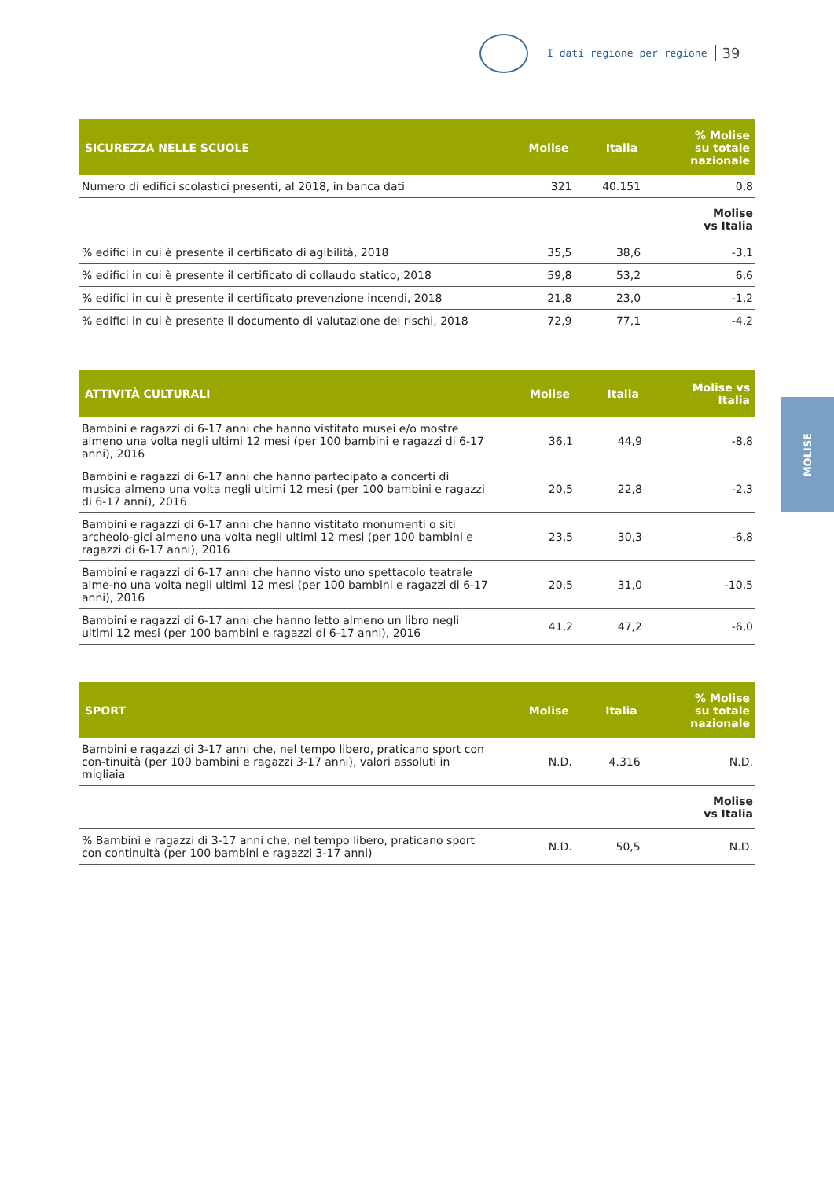I dati regione per regione 39
MOLISE
| SICUREZZA NELLE SCUOLE | Molise | Italia | % Molise su totale nazionale |
| --- | --- | --- | --- |
| Numero di edifici scolastici presenti, al 2018, in banca dati | 321 | 40.151 | 0,8 |
| | | | Molise vs Italia |
| % edifici in cui è presente il certificato di agibilità, 2018 | 35,5 | 38,6 | -3,1 |
| % edifici in cui è presente il certificato di collaudo statico, 2018 | 59,8 | 53,2 | 6,6 |
| % edifici in cui è presente il certificato prevenzione incendi, 2018 | 21,8 | 23,0 | -1,2 |
| % edifici in cui è presente il documento di valutazione dei rischi, 2018 | 72,9 | 77,1 | -4,2 |
| ATTIVITÀ CULTURALI | Molise | Italia | Molise vs Italia |
| --- | --- | --- | --- |
| Bambini e ragazzi di 6-17 anni che hanno vistitato musei e/o mostre almeno una volta negli ultimi 12 mesi (per 100 bambini e ragazzi di 6-17 anni), 2016 | 36,1 | 44,9 | -8,8 |
| Bambini e ragazzi di 6-17 anni che hanno partecipato a concerti di musica almeno una volta negli ultimi 12 mesi (per 100 bambini e ragazzi di 6-17 anni), 2016 | 20,5 | 22,8 | -2,3 |
| Bambini e ragazzi di 6-17 anni che hanno vistitato monumenti o siti archeolo-gici almeno una volta negli ultimi 12 mesi (per 100 bambini e ragazzi di 6-17 anni), 2016 | 23,5 | 30,3 | -6,8 |
| Bambini e ragazzi di 6-17 anni che hanno visto uno spettacolo teatrale alme-no una volta negli ultimi 12 mesi (per 100 bambini e ragazzi di 6-17 anni), 2016 | 20,5 | 31,0 | -10,5 |
| Bambini e ragazzi di 6-17 anni che hanno letto almeno un libro negli ultimi 12 mesi (per 100 bambini e ragazzi di 6-17 anni), 2016 | 41,2 | 47,2 | -6,0 |
| SPORT | Molise | Italia | % Molise su totale nazionale |
| --- | --- | --- | --- |
| Bambini e ragazzi di 3-17 anni che, nel tempo libero, praticano sport con con-tinuità (per 100 bambini e ragazzi 3-17 anni), valori assoluti in migliaia | N.D. | 4.316 | N.D. |
| | | | Molise vs Italia |
| % Bambini e ragazzi di 3-17 anni che, nel tempo libero, praticano sport con continuità (per 100 bambini e ragazzi 3-17 anni) | N.D. | 50,5 | N.D. |